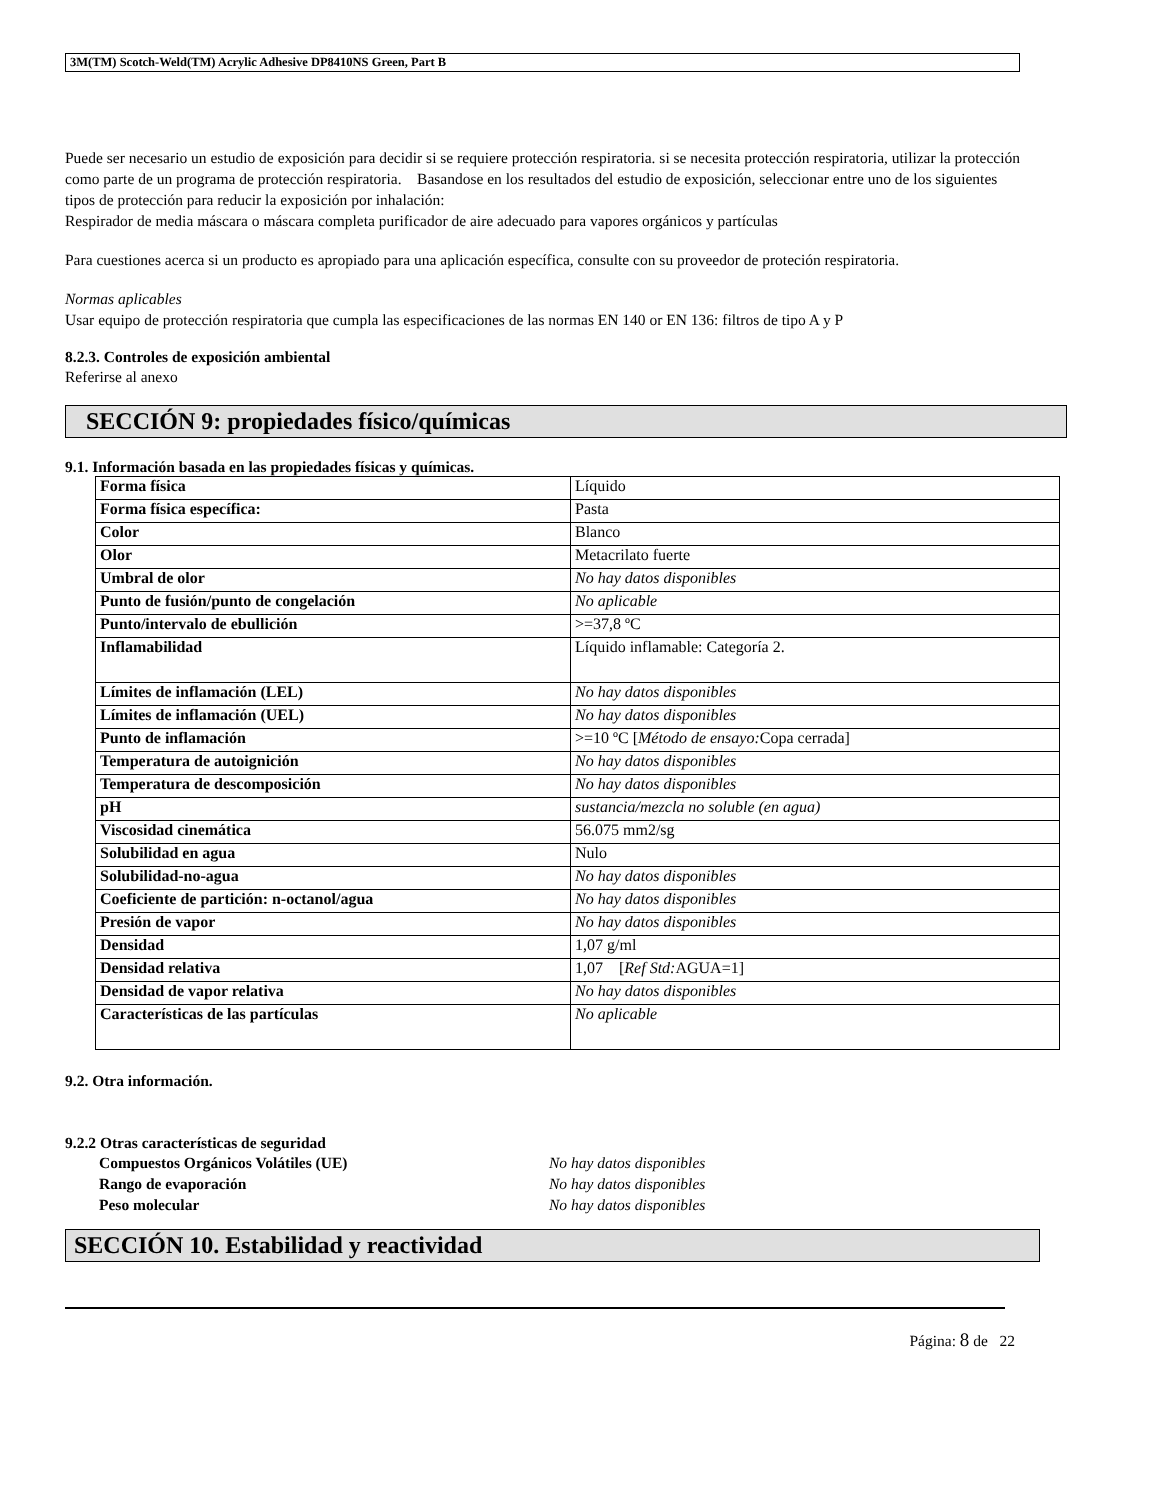3M(TM) Scotch-Weld(TM) Acrylic Adhesive DP8410NS Green, Part B
Puede ser necesario un estudio de exposición para decidir si se requiere protección respiratoria. si se necesita protección respiratoria, utilizar la protección como parte de un programa de protección respiratoria. Basandose en los resultados del estudio de exposición, seleccionar entre uno de los siguientes tipos de protección para reducir la exposición por inhalación:
Respirador de media máscara o máscara completa purificador de aire adecuado para vapores orgánicos y partículas
Para cuestiones acerca si un producto es apropiado para una aplicación específica, consulte con su proveedor de proteción respiratoria.
Normas aplicables
Usar equipo de protección respiratoria que cumpla las especificaciones de las normas EN 140 or EN 136: filtros de tipo A y P
8.2.3. Controles de exposición ambiental
Referirse al anexo
SECCIÓN 9: propiedades físico/químicas
9.1. Información basada en las propiedades físicas y químicas.
| Forma física | Líquido |
| Forma física específica: | Pasta |
| Color | Blanco |
| Olor | Metacrilato fuerte |
| Umbral de olor | No hay datos disponibles |
| Punto de fusión/punto de congelación | No aplicable |
| Punto/intervalo de ebullición | >=37,8 ºC |
| Inflamabilidad | Líquido inflamable: Categoría 2. |
| Límites de inflamación (LEL) | No hay datos disponibles |
| Límites de inflamación (UEL) | No hay datos disponibles |
| Punto de inflamación | >=10 ºC [ Método de ensayo: Copa cerrada] |
| Temperatura de autoignición | No hay datos disponibles |
| Temperatura de descomposición | No hay datos disponibles |
| pH | sustancia/mezcla no soluble (en agua) |
| Viscosidad cinemática | 56.075 mm2/sg |
| Solubilidad en agua | Nulo |
| Solubilidad-no-agua | No hay datos disponibles |
| Coeficiente de partición: n-octanol/agua | No hay datos disponibles |
| Presión de vapor | No hay datos disponibles |
| Densidad | 1,07 g/ml |
| Densidad relativa | 1,07 [ Ref Std: AGUA=1] |
| Densidad de vapor relativa | No hay datos disponibles |
| Características de las partículas | No aplicable |
9.2. Otra información.
9.2.2 Otras características de seguridad
Compuestos Orgánicos Volátiles (UE) No hay datos disponibles
Rango de evaporación No hay datos disponibles
Peso molecular No hay datos disponibles
SECCIÓN 10. Estabilidad y reactividad
Página: 8 de 22